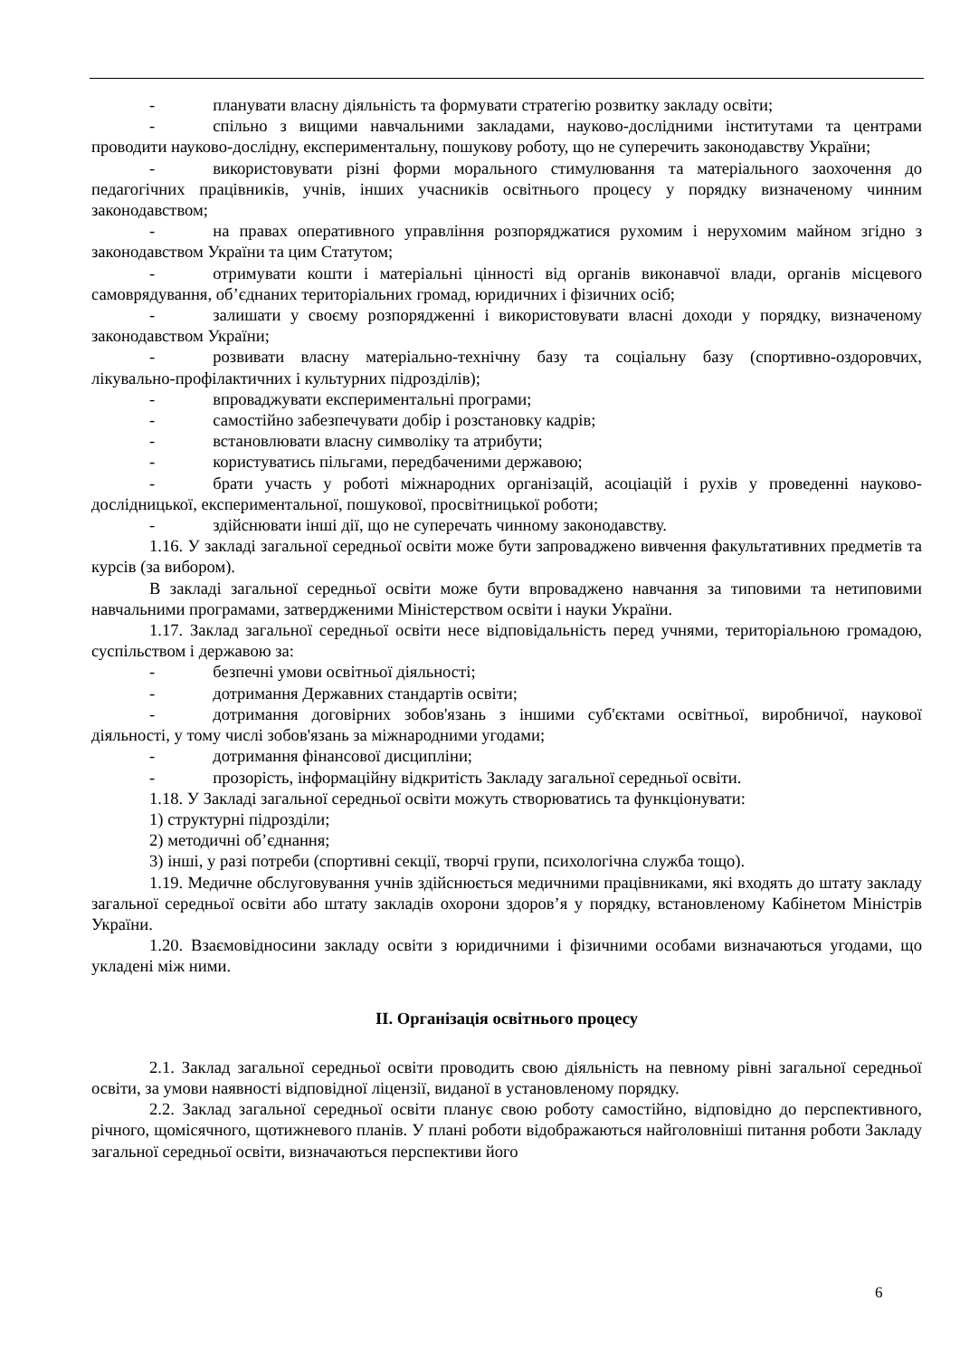- планувати власну діяльність та формувати стратегію розвитку закладу освіти;
- спільно з вищими навчальними закладами, науково-дослідними інститутами та центрами проводити науково-дослідну, експериментальну, пошукову роботу, що не суперечить законодавству України;
- використовувати різні форми морального стимулювання та матеріального заохочення до педагогічних працівників, учнів, інших учасників освітнього процесу у порядку визначеному чинним законодавством;
- на правах оперативного управління розпоряджатися рухомим і нерухомим майном згідно з законодавством України та цим Статутом;
- отримувати кошти і матеріальні цінності від органів виконавчої влади, органів місцевого самоврядування, об’єднаних територіальних громад, юридичних і фізичних осіб;
- залишати у своєму розпорядженні і використовувати власні доходи у порядку, визначеному законодавством України;
- розвивати власну матеріально-технічну базу та соціальну базу (спортивно-оздоровчих, лікувально-профілактичних і культурних підрозділів);
- впроваджувати експериментальні програми;
- самостійно забезпечувати добір і розстановку кадрів;
- встановлювати власну символіку та атрибути;
- користуватись пільгами, передбаченими державою;
- брати участь у роботі міжнародних організацій, асоціацій і рухів у проведенні науково-дослідницької, експериментальної, пошукової, просвітницької роботи;
- здійснювати інші дії, що не суперечать чинному законодавству.
1.16. У закладі загальної середньої освіти може бути запроваджено вивчення факультативних предметів та курсів (за вибором).
В закладі загальної середньої освіти може бути впроваджено навчання за типовими та нетиповими навчальними програмами, затвердженими Міністерством освіти і науки України.
1.17. Заклад загальної середньої освіти несе відповідальність перед учнями, територіальною громадою, суспільством і державою за:
- безпечні умови освітньої діяльності;
- дотримання Державних стандартів освіти;
- дотримання договірних зобов'язань з іншими суб'єктами освітньої, виробничої, наукової діяльності, у тому числі зобов'язань за міжнародними угодами;
- дотримання фінансової дисципліни;
- прозорість, інформаційну відкритість Закладу загальної середньої освіти.
1.18. У Закладі загальної середньої освіти можуть створюватись та функціонувати:
1) структурні підрозділи;
2) методичні об’єднання;
3) інші, у разі потреби (спортивні секції, творчі групи, психологічна служба тощо).
1.19. Медичне обслуговування учнів здійснюється медичними працівниками, які входять до штату закладу загальної середньої освіти або штату закладів охорони здоров’я у порядку, встановленому Кабінетом Міністрів України.
1.20. Взаємовідносини закладу освіти з юридичними і фізичними особами визначаються угодами, що укладені між ними.
II. Організація освітнього процесу
2.1. Заклад загальної середньої освіти проводить свою діяльність на певному рівні загальної середньої освіти, за умови наявності відповідної ліцензії, виданої в установленому порядку.
2.2. Заклад загальної середньої освіти планує свою роботу самостійно, відповідно до перспективного, річного, щомісячного, щотижневого планів. У плані роботи відображаються найголовніші питання роботи Закладу загальної середньої освіти, визначаються перспективи його
6